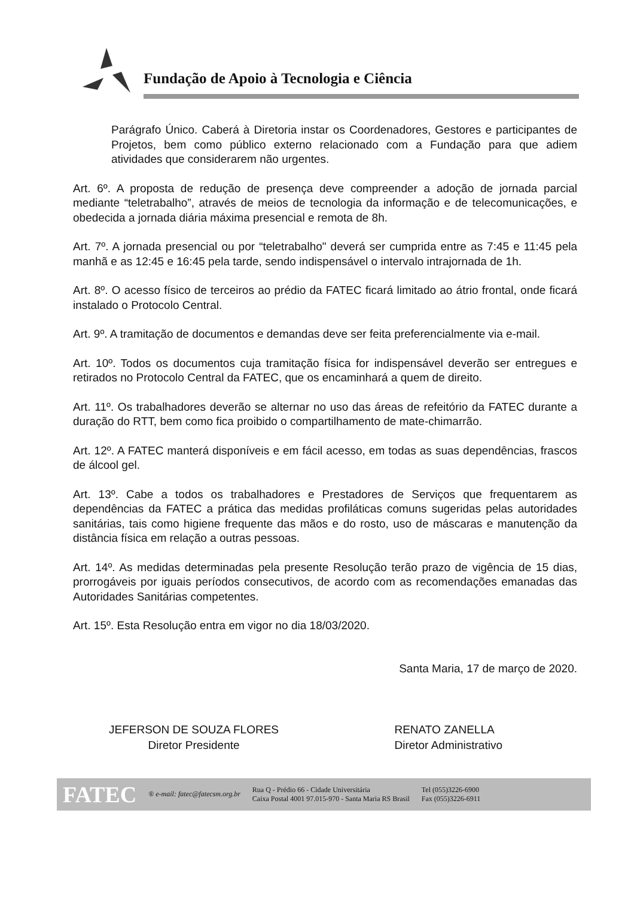Fundação de Apoio à Tecnologia e Ciência
Parágrafo Único. Caberá à Diretoria instar os Coordenadores, Gestores e participantes de Projetos, bem como público externo relacionado com a Fundação para que adiem atividades que considerarem não urgentes.
Art. 6º. A proposta de redução de presença deve compreender a adoção de jornada parcial mediante “teletrabalho”, através de meios de tecnologia da informação e de telecomunicações, e obedecida a jornada diária máxima presencial e remota de 8h.
Art. 7º. A jornada presencial ou por “teletrabalho" deverá ser cumprida entre as 7:45 e 11:45 pela manhã e as 12:45 e 16:45 pela tarde, sendo indispensável o intervalo intrajornada de 1h.
Art. 8º. O acesso físico de terceiros ao prédio da FATEC ficará limitado ao átrio frontal, onde ficará instalado o Protocolo Central.
Art. 9º. A tramitação de documentos e demandas deve ser feita preferencialmente via e-mail.
Art. 10º. Todos os documentos cuja tramitação física for indispensável deverão ser entregues e retirados no Protocolo Central da FATEC, que os encaminhará a quem de direito.
Art. 11º. Os trabalhadores deverão se alternar no uso das áreas de refeitório da FATEC durante a duração do RTT, bem como fica proibido o compartilhamento de mate-chimarrão.
Art. 12º. A FATEC manterá disponíveis e em fácil acesso, em todas as suas dependências, frascos de álcool gel.
Art. 13º. Cabe a todos os trabalhadores e Prestadores de Serviços que frequentarem as dependências da FATEC a prática das medidas profiláticas comuns sugeridas pelas autoridades sanitárias, tais como higiene frequente das mãos e do rosto, uso de máscaras e manutenção da distância física em relação a outras pessoas.
Art. 14º. As medidas determinadas pela presente Resolução terão prazo de vigência de 15 dias, prorrogáveis por iguais períodos consecutivos, de acordo com as recomendações emanadas das Autoridades Sanitárias competentes.
Art. 15º. Esta Resolução entra em vigor no dia 18/03/2020.
Santa Maria, 17 de março de 2020.
JEFERSON DE SOUZA FLORES
Diretor Presidente
RENATO ZANELLA
Diretor Administrativo
FATEC ® e-mail: fatec@fatecsm.org.br Rua Q - Prédio 66 - Cidade Universitária
Caixa Postal 4001 97.015-970 - Santa Maria RS Brasil Tel (055)3226-6900
Fax (055)3226-6911